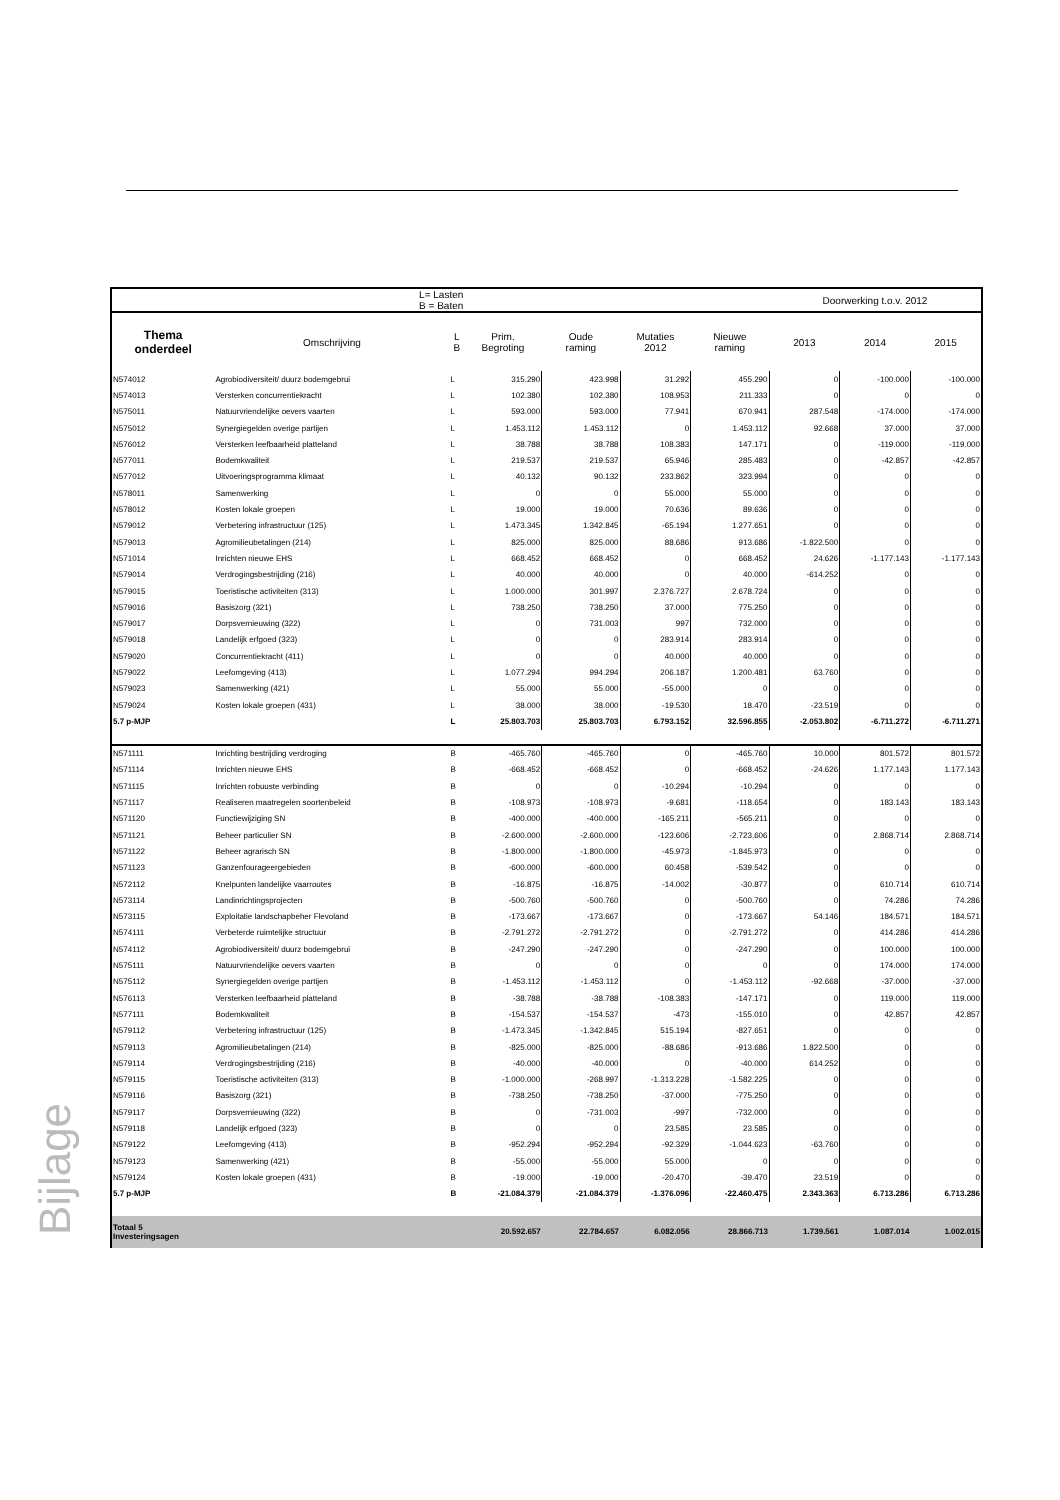| L= Lasten B = Baten | | | | | | | Doorwerking t.o.v. 2012 | | |
| Thema onderdeel | Omschrijving | L B | Prim. Begroting | Oude raming | Mutaties 2012 | Nieuwe raming | 2013 | 2014 | 2015 |
| N574012 | Agrobiodiversiteit/ duurz bodemgebrui | L | 315.290 | 423.998 | 31.292 | 455.290 | 0 | -100.000 | -100.000 |
| N574013 | Versterken concurrentiekracht | L | 102.380 | 102.380 | 108.953 | 211.333 | 0 | 0 | 0 |
| N575011 | Natuurvriendelijke oevers vaarten | L | 593.000 | 593.000 | 77.941 | 670.941 | 287.548 | -174.000 | -174.000 |
| N575012 | Synergiegelden overige partijen | L | 1.453.112 | 1.453.112 | 0 | 1.453.112 | 92.668 | 37.000 | 37.000 |
| N576012 | Versterken leefbaarheid platteland | L | 38.788 | 38.788 | 108.383 | 147.171 | 0 | -119.000 | -119.000 |
| N577011 | Bodemkwaliteit | L | 219.537 | 219.537 | 65.946 | 285.483 | 0 | -42.857 | -42.857 |
| N577012 | Uitvoeringsprogramma klimaat | L | 40.132 | 90.132 | 233.862 | 323.994 | 0 | 0 | 0 |
| N578011 | Samenwerking | L | 0 | 0 | 55.000 | 55.000 | 0 | 0 | 0 |
| N578012 | Kosten lokale groepen | L | 19.000 | 19.000 | 70.636 | 89.636 | 0 | 0 | 0 |
| N579012 | Verbetering infrastructuur (125) | L | 1.473.345 | 1.342.845 | -65.194 | 1.277.651 | 0 | 0 | 0 |
| N579013 | Agromilieubetalingen (214) | L | 825.000 | 825.000 | 88.686 | 913.686 | -1.822.500 | 0 | 0 |
| N571014 | Inrichten nieuwe EHS | L | 668.452 | 668.452 | 0 | 668.452 | 24.626 | -1.177.143 | -1.177.143 |
| N579014 | Verdrogingsbestrijding (216) | L | 40.000 | 40.000 | 0 | 40.000 | -614.252 | 0 | 0 |
| N579015 | Toeristische activiteiten (313) | L | 1.000.000 | 301.997 | 2.376.727 | 2.678.724 | 0 | 0 | 0 |
| N579016 | Basiszorg (321) | L | 738.250 | 738.250 | 37.000 | 775.250 | 0 | 0 | 0 |
| N579017 | Dorpsvernieuwing (322) | L | 0 | 731.003 | 997 | 732.000 | 0 | 0 | 0 |
| N579018 | Landelijk erfgoed (323) | L | 0 | 0 | 283.914 | 283.914 | 0 | 0 | 0 |
| N579020 | Concurrentiekracht (411) | L | 0 | 0 | 40.000 | 40.000 | 0 | 0 | 0 |
| N579022 | Leefomgeving (413) | L | 1.077.294 | 994.294 | 206.187 | 1.200.481 | 63.760 | 0 | 0 |
| N579023 | Samenwerking (421) | L | 55.000 | 55.000 | -55.000 | 0 | 0 | 0 | 0 |
| N579024 | Kosten lokale groepen (431) | L | 38.000 | 38.000 | -19.530 | 18.470 | -23.519 | 0 | 0 |
| 5.7 p-MJP | | L | 25.803.703 | 25.803.703 | 6.793.152 | 32.596.855 | -2.053.802 | -6.711.272 | -6.711.271 |
| N571111 | Inrichting bestrijding verdroging | B | -465.760 | -465.760 | 0 | -465.760 | 10.000 | 801.572 | 801.572 |
| N571114 | Inrichten nieuwe EHS | B | -668.452 | -668.452 | 0 | -668.452 | -24.626 | 1.177.143 | 1.177.143 |
| N571115 | Inrichten robuuste verbinding | B | 0 | 0 | -10.294 | -10.294 | 0 | 0 | 0 |
| N571117 | Realiseren maatregelen soortenbeleid | B | -108.973 | -108.973 | -9.681 | -118.654 | 0 | 183.143 | 183.143 |
| N571120 | Functiewijziging SN | B | -400.000 | -400.000 | -165.211 | -565.211 | 0 | 0 | 0 |
| N571121 | Beheer particulier SN | B | -2.600.000 | -2.600.000 | -123.606 | -2.723.606 | 0 | 2.868.714 | 2.868.714 |
| N571122 | Beheer agrarisch SN | B | -1.800.000 | -1.800.000 | -45.973 | -1.845.973 | 0 | 0 | 0 |
| N571123 | Ganzenfourageergebieden | B | -600.000 | -600.000 | 60.458 | -539.542 | 0 | 0 | 0 |
| N572112 | Knelpunten landelijke vaarroutes | B | -16.875 | -16.875 | -14.002 | -30.877 | 0 | 610.714 | 610.714 |
| N573114 | Landinrichtingsprojecten | B | -500.760 | -500.760 | 0 | -500.760 | 0 | 74.286 | 74.286 |
| N573115 | Exploitatie landschapbeher Flevoland | B | -173.667 | -173.667 | 0 | -173.667 | 54.146 | 184.571 | 184.571 |
| N574111 | Verbeterde ruimtelijke structuur | B | -2.791.272 | -2.791.272 | 0 | -2.791.272 | 0 | 414.286 | 414.286 |
| N574112 | Agrobiodiversiteit/ duurz bodemgebrui | B | -247.290 | -247.290 | 0 | -247.290 | 0 | 100.000 | 100.000 |
| N575111 | Natuurvriendelijke oevers vaarten | B | 0 | 0 | 0 | 0 | 0 | 174.000 | 174.000 |
| N575112 | Synergiegelden overige partijen | B | -1.453.112 | -1.453.112 | 0 | -1.453.112 | -92.668 | -37.000 | -37.000 |
| N576113 | Versterken leefbaarheid platteland | B | -38.788 | -38.788 | -108.383 | -147.171 | 0 | 119.000 | 119.000 |
| N577111 | Bodemkwaliteit | B | -154.537 | -154.537 | -473 | -155.010 | 0 | 42.857 | 42.857 |
| N579112 | Verbetering infrastructuur (125) | B | -1.473.345 | -1.342.845 | 515.194 | -827.651 | 0 | 0 | 0 |
| N579113 | Agromilieubetalingen (214) | B | -825.000 | -825.000 | -88.686 | -913.686 | 1.822.500 | 0 | 0 |
| N579114 | Verdrogingsbestrijding (216) | B | -40.000 | -40.000 | 0 | -40.000 | 614.252 | 0 | 0 |
| N579115 | Toeristische activiteiten (313) | B | -1.000.000 | -268.997 | -1.313.228 | -1.582.225 | 0 | 0 | 0 |
| N579116 | Basiszorg (321) | B | -738.250 | -738.250 | -37.000 | -775.250 | 0 | 0 | 0 |
| N579117 | Dorpsvernieuwing (322) | B | 0 | -731.003 | -997 | -732.000 | 0 | 0 | 0 |
| N579118 | Landelijk erfgoed (323) | B | 0 | 0 | 23.585 | 23.585 | 0 | 0 | 0 |
| N579122 | Leefomgeving (413) | B | -952.294 | -952.294 | -92.329 | -1.044.623 | -63.760 | 0 | 0 |
| N579123 | Samenwerking (421) | B | -55.000 | -55.000 | 55.000 | 0 | 0 | 0 | 0 |
| N579124 | Kosten lokale groepen (431) | B | -19.000 | -19.000 | -20.470 | -39.470 | 23.519 | 0 | 0 |
| 5.7 p-MJP | | B | -21.084.379 | -21.084.379 | -1.376.096 | -22.460.475 | 2.343.363 | 6.713.286 | 6.713.286 |
| Totaal 5 Investeringsagen | | | 20.592.657 | 22.784.657 | 6.082.056 | 28.866.713 | 1.739.561 | 1.087.014 | 1.002.015 |
Bijlage